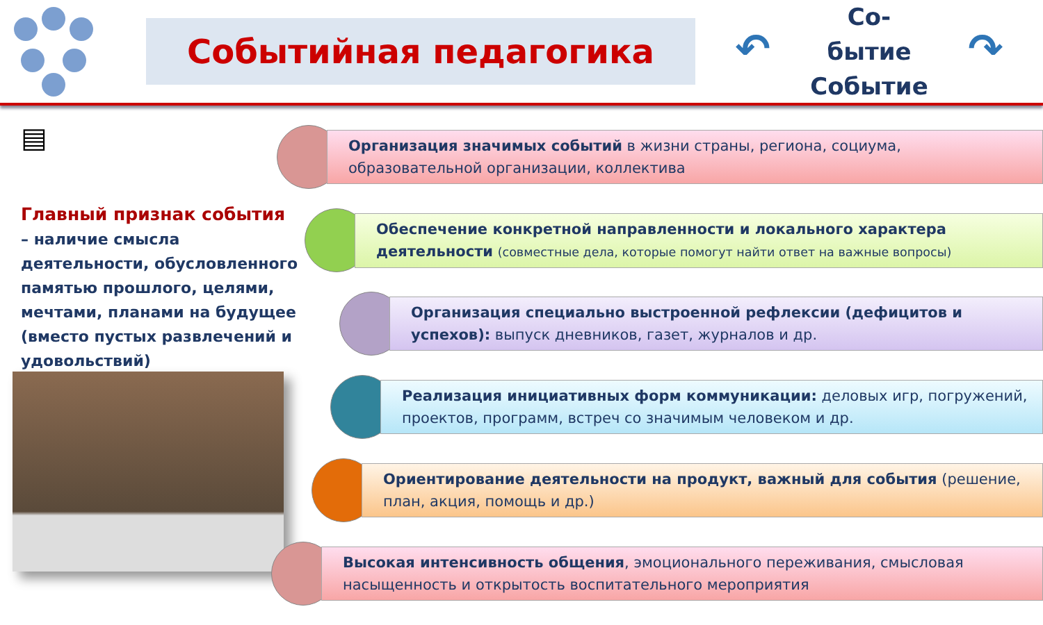Событийная педагогика
↶
Со-бытие
Событие
↷
▤
Главный признак события
– наличие смысла деятельности, обусловленного памятью прошлого, целями, мечтами, планами на будущее (вместо пустых развлечений и удовольствий)
Организация значимых событий в жизни страны, региона, социума, образовательной организации, коллектива
Обеспечение конкретной направленности и локального характера деятельности (совместные дела, которые помогут найти ответ на важные вопросы)
Организация специально выстроенной рефлексии (дефицитов и успехов): выпуск дневников, газет, журналов и др.
Реализация инициативных форм коммуникации: деловых игр, погружений, проектов, программ, встреч со значимым человеком и др.
Ориентирование деятельности на продукт, важный для события (решение, план, акция, помощь и др.)
Высокая интенсивность общения, эмоционального переживания, смысловая насыщенность и открытость воспитательного мероприятия